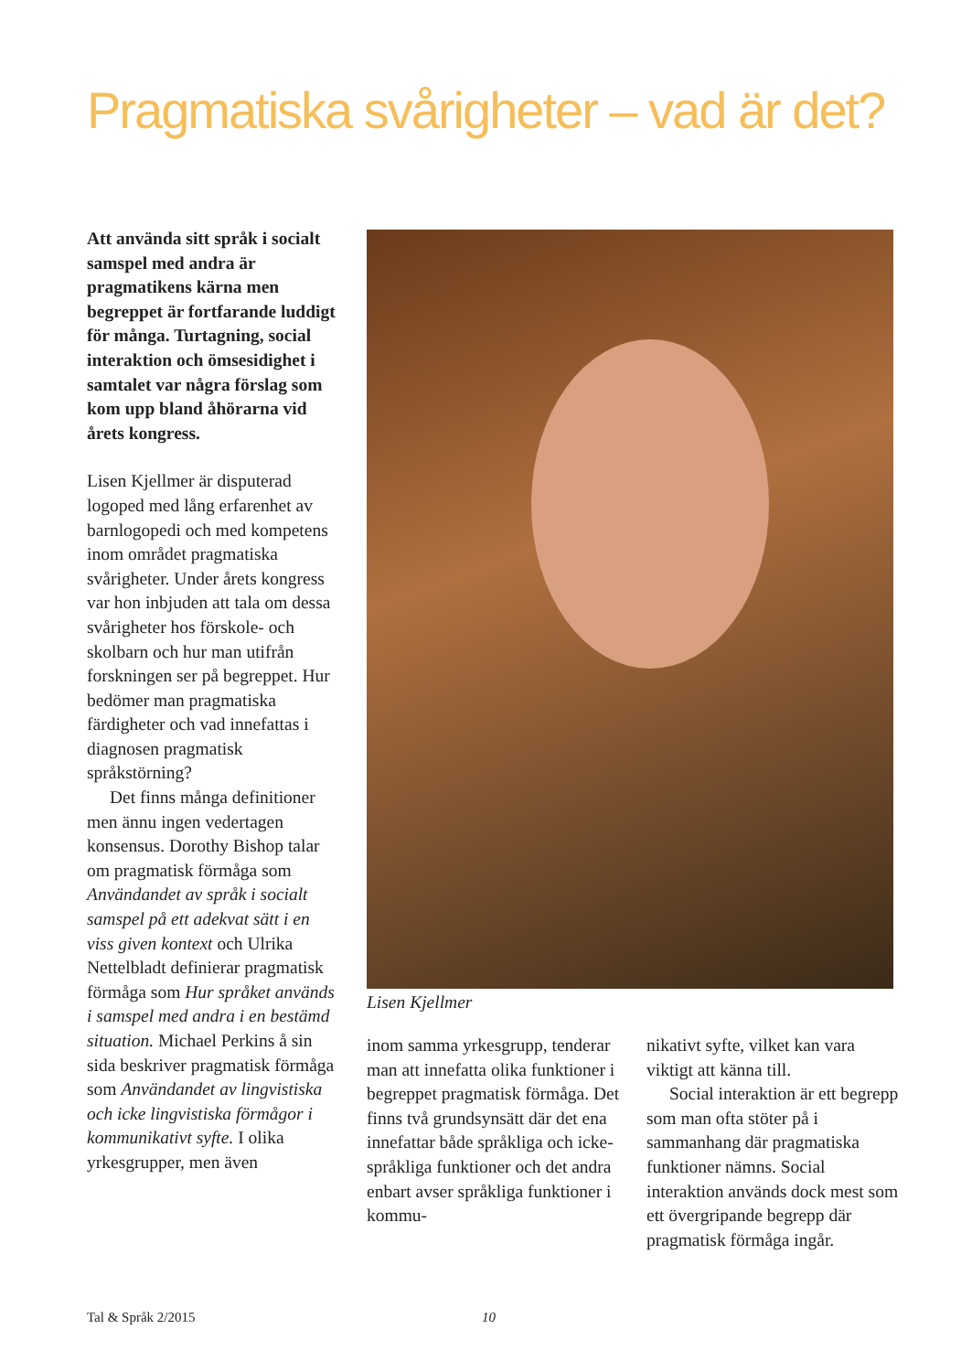Pragmatiska svårigheter – vad är det?
Att använda sitt språk i socialt samspel med andra är pragmatikens kärna men begreppet är fortfarande luddigt för många. Turtagning, social interaktion och ömsesidighet i samtalet var några förslag som kom upp bland åhörarna vid årets kongress.
Lisen Kjellmer är disputerad logoped med lång erfarenhet av barnlogopedi och med kompetens inom området pragmatiska svårigheter. Under årets kongress var hon inbjuden att tala om dessa svårigheter hos förskole- och skolbarn och hur man utifrån forskningen ser på begreppet. Hur bedömer man pragmatiska färdigheter och vad innefattas i diagnosen pragmatisk språkstörning?
Det finns många definitioner men ännu ingen vedertagen konsensus. Dorothy Bishop talar om pragmatisk förmåga som Användandet av språk i socialt samspel på ett adekvat sätt i en viss given kontext och Ulrika Nettelbladt definierar pragmatisk förmåga som Hur språket används i samspel med andra i en bestämd situation. Michael Perkins å sin sida beskriver pragmatisk förmåga som Användandet av lingvistiska och icke lingvistiska förmågor i kommunikativt syfte. I olika yrkesgrupper, men även
Lisen Kjellmer
inom samma yrkesgrupp, tenderar man att innefatta olika funktioner i begreppet pragmatisk förmåga. Det finns två grundsynsätt där det ena innefattar både språkliga och icke-språkliga funktioner och det andra enbart avser språkliga funktioner i kommu-
nikativt syfte, vilket kan vara viktigt att känna till.
Social interaktion är ett begrepp som man ofta stöter på i sammanhang där pragmatiska funktioner nämns. Social interaktion används dock mest som ett övergripande begrepp där pragmatisk förmåga ingår.
Tal & Språk 2/2015 10